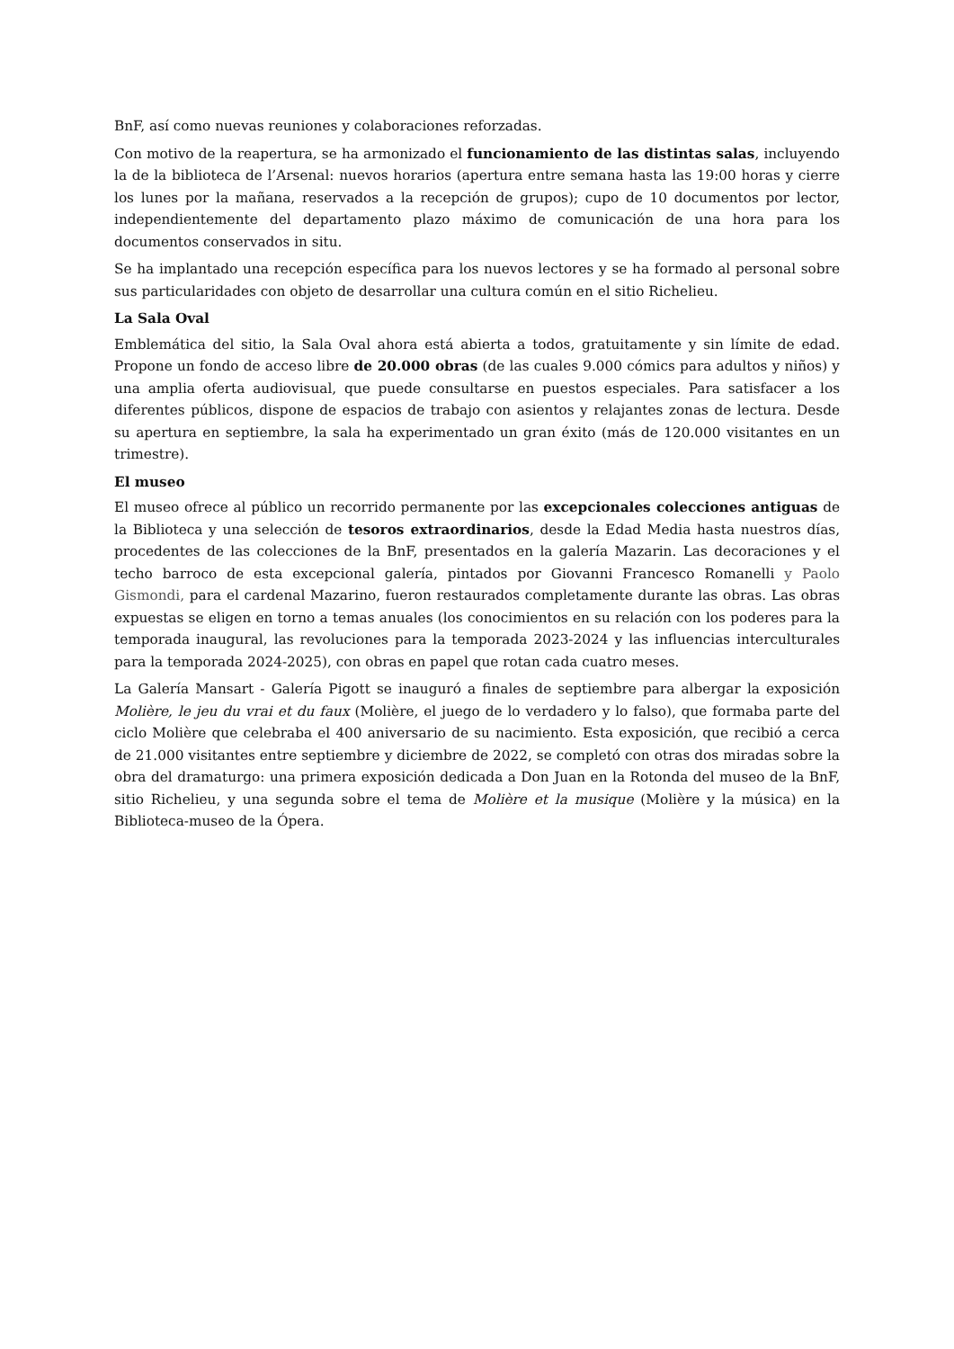BnF, así como nuevas reuniones y colaboraciones reforzadas.
Con motivo de la reapertura, se ha armonizado el funcionamiento de las distintas salas, incluyendo la de la biblioteca de l’Arsenal: nuevos horarios (apertura entre semana hasta las 19:00 horas y cierre los lunes por la mañana, reservados a la recepción de grupos); cupo de 10 documentos por lector, independientemente del departamento plazo máximo de comunicación de una hora para los documentos conservados in situ.
Se ha implantado una recepción específica para los nuevos lectores y se ha formado al personal sobre sus particularidades con objeto de desarrollar una cultura común en el sitio Richelieu.
La Sala Oval
Emblemática del sitio, la Sala Oval ahora está abierta a todos, gratuitamente y sin límite de edad. Propone un fondo de acceso libre de 20.000 obras (de las cuales 9.000 cómics para adultos y niños) y una amplia oferta audiovisual, que puede consultarse en puestos especiales. Para satisfacer a los diferentes públicos, dispone de espacios de trabajo con asientos y relajantes zonas de lectura. Desde su apertura en septiembre, la sala ha experimentado un gran éxito (más de 120.000 visitantes en un trimestre).
El museo
El museo ofrece al público un recorrido permanente por las excepcionales colecciones antiguas de la Biblioteca y una selección de tesoros extraordinarios, desde la Edad Media hasta nuestros días, procedentes de las colecciones de la BnF, presentados en la galería Mazarin. Las decoraciones y el techo barroco de esta excepcional galería, pintados por Giovanni Francesco Romanelli y Paolo Gismondi, para el cardenal Mazarino, fueron restaurados completamente durante las obras. Las obras expuestas se eligen en torno a temas anuales (los conocimientos en su relación con los poderes para la temporada inaugural, las revoluciones para la temporada 2023-2024 y las influencias interculturales para la temporada 2024-2025), con obras en papel que rotan cada cuatro meses.
La Galería Mansart - Galería Pigott se inauguró a finales de septiembre para albergar la exposición Molière, le jeu du vrai et du faux (Molière, el juego de lo verdadero y lo falso), que formaba parte del ciclo Molière que celebraba el 400 aniversario de su nacimiento. Esta exposición, que recibió a cerca de 21.000 visitantes entre septiembre y diciembre de 2022, se completó con otras dos miradas sobre la obra del dramaturgo: una primera exposición dedicada a Don Juan en la Rotonda del museo de la BnF, sitio Richelieu, y una segunda sobre el tema de Molière et la musique (Molière y la música) en la Biblioteca-museo de la Ópera.